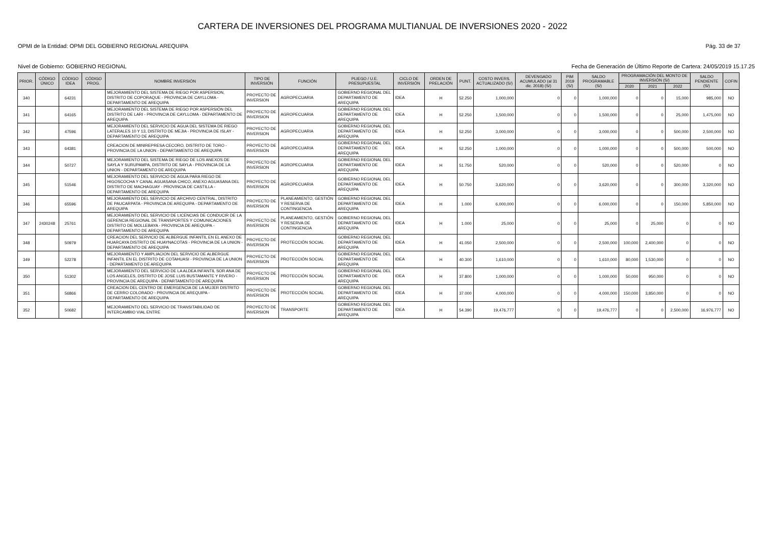CARTERA DE INVERSIONES DEL PROGRAMA MULTIANUAL DE INVERSIONES 2020 - 2022
OPMI de la Entidad: OPMI DEL GOBIERNO REGIONAL AREQUIPA Pág. 33 de 37
Nivel de Gobierno: GOBIERNO REGIONAL Fecha de Generación de Último Reporte de Cartera: 24/05/2019 15.17.25
| PRIOR. | CÓDIGO ÚNICO | CÓDIGO IDEA | CÓDIGO PROG. | NOMBRE INVERSIÓN | TIPO DE INVERSIÓN | FUNCIÓN | PLIEGO / U.E. PRESUPUESTAL | CICLO DE INVERSIÓN | ORDEN DE PRELACIÓN | PUNT. | COSTO INVERS. ACTUALIZADO (S/) | DEVENGADO ACUMULADO (al 31 dic. 2018) (S/) | PIM 2019 (S/) | SALDO PROGRAMABLE (S/) | PROGRAMACIÓN DEL MONTO DE INVERSIÓN (S/) | | | SALDO PENDIENTE (S/) | COFIN |
| --- | --- | --- | --- | --- | --- | --- | --- | --- | --- | --- | --- | --- | --- | --- | --- | --- | --- | --- | --- |
| | | | | | | | | | | | | | | | 2020 | 2021 | 2022 | | |
| 340 | | 64231 | | MEJORAMIENTO DEL SISTEMA DE RIEGO POR ASPERSION, DISTRITO DE COPORAQUE - PROVINCIA DE CAYLLOMA - DEPARTAMENTO DE AREQUIPA | PROYECTO DE INVERSION | AGROPECUARIA | GOBIERNO REGIONAL DEL DEPARTAMENTO DE AREQUIPA | IDEA | H | 52.250 | 1,000,000 | 0 | 0 | 1,000,000 | 0 | 0 | 15,000 | 985,000 | NO |
| 341 | | 64165 | | MEJORAMIENTO DEL SISTEMA DE RIEGO POR ASPERSIÓN DEL DISTRITO DE LARI - PROVINCIA DE CAYLLOMA - DEPARTAMENTO DE AREQUIPA | PROYECTO DE INVERSION | AGROPECUARIA | GOBIERNO REGIONAL DEL DEPARTAMENTO DE AREQUIPA | IDEA | H | 52.250 | 1,500,000 | 0 | 0 | 1,500,000 | 0 | 0 | 25,000 | 1,475,000 | NO |
| 342 | | 47596 | | MEJORAMIENTO DEL SERVICIO DE AGUA DEL SISTEMA DE RIEGO LATERALES 10 Y 13, DISTRITO DE MEJIA - PROVINCIA DE ISLAY - DEPARTAMENTO DE AREQUIPA | PROYECTO DE INVERSION | AGROPECUARIA | GOBIERNO REGIONAL DEL DEPARTAMENTO DE AREQUIPA | IDEA | H | 52.250 | 3,000,000 | 0 | 0 | 3,000,000 | 0 | 0 | 500,000 | 2,500,000 | NO |
| 343 | | 64381 | | CREACION DE MINIREPRESA CECORO, DISTRITO DE TORO - PROVINCIA DE LA UNION - DEPARTAMENTO DE AREQUIPA | PROYECTO DE INVERSION | AGROPECUARIA | GOBIERNO REGIONAL DEL DEPARTAMENTO DE AREQUIPA | IDEA | H | 52.250 | 1,000,000 | 0 | 0 | 1,000,000 | 0 | 0 | 500,000 | 500,000 | NO |
| 344 | | 50727 | | MEJORAMIENTO DEL SISTEMA DE RIEGO DE LOS ANEXOS DE SAYLA Y SURUPAMPA, DISTRITO DE SAYLA - PROVINCIA DE LA UNION - DEPARTAMENTO DE AREQUIPA | PROYECTO DE INVERSION | AGROPECUARIA | GOBIERNO REGIONAL DEL DEPARTAMENTO DE AREQUIPA | IDEA | H | 51.750 | 520,000 | 0 | 0 | 520,000 | 0 | 0 | 520,000 | 0 | NO |
| 345 | | 51546 | | MEJORAMIENTO DEL SERVICIO DE AGUA PARA RIEGO DE HIGOSCOCHA Y CANAL AGUASANA CHICO, ANEXO AGUASANA DEL DISTRITO DE MACHAGUAY - PROVINCIA DE CASTILLA - DEPARTAMENTO DE AREQUIPA | PROYECTO DE INVERSION | AGROPECUARIA | GOBIERNO REGIONAL DEL DEPARTAMENTO DE AREQUIPA | IDEA | H | 50.750 | 3,620,000 | 0 | 0 | 3,620,000 | 0 | 0 | 300,000 | 3,320,000 | NO |
| 346 | | 65596 | | MEJORAMIENTO DEL SERVICIO DE ARCHIVO CENTRAL, DISTRITO DE PAUCARPATA - PROVINCIA DE AREQUIPA - DEPARTAMENTO DE AREQUIPA | PROYECTO DE INVERSION | PLANEAMIENTO, GESTIÓN Y RESERVA DE CONTINGENCIA | GOBIERNO REGIONAL DEL DEPARTAMENTO DE AREQUIPA | IDEA | H | 1.000 | 6,000,000 | 0 | 0 | 6,000,000 | 0 | 0 | 150,000 | 5,850,000 | NO |
| 347 | 2430248 | 25761 | | MEJORAMIENTO DEL SERVICIO DE LICENCIAS DE CONDUCIR DE LA GERENCIA REGIONAL DE TRANSPORTES Y COMUNICACIONES DISTRITO DE MOLLEBAYA - PROVINCIA DE AREQUIPA - DEPARTAMENTO DE AREQUIPA | PROYECTO DE INVERSION | PLANEAMIENTO, GESTIÓN Y RESERVA DE CONTINGENCIA | GOBIERNO REGIONAL DEL DEPARTAMENTO DE AREQUIPA | IDEA | H | 1.000 | 25,000 | 0 | 0 | 25,000 | 0 | 25,000 | 0 | 0 | NO |
| 348 | | 50979 | | CREACION DEL SERVICIO DE ALBERGUE INFANTIL EN EL ANEXO DE HUARCAYA DISTRITO DE HUAYNACOTAS - PROVINCIA DE LA UNION - DEPARTAMENTO DE AREQUIPA | PROYECTO DE INVERSION | PROTECCIÓN SOCIAL | GOBIERNO REGIONAL DEL DEPARTAMENTO DE AREQUIPA | IDEA | H | 41.050 | 2,500,000 | 0 | 0 | 2,500,000 | 100,000 | 2,400,000 | 0 | 0 | NO |
| 349 | | 52278 | | MEJORAMIENTO Y AMPLIACION DEL SERVICIO DE ALBERGUE INFANTIL EN EL DISTRITO DE COTAHUASI - PROVINCIA DE LA UNION - DEPARTAMENTO DE AREQUIPA | PROYECTO DE INVERSION | PROTECCIÓN SOCIAL | GOBIERNO REGIONAL DEL DEPARTAMENTO DE AREQUIPA | IDEA | H | 40.300 | 1,610,000 | 0 | 0 | 1,610,000 | 80,000 | 1,530,000 | 0 | 0 | NO |
| 350 | | 51302 | | MEJORAMIENTO DEL SERVICIO DE LA ALDEA INFANTIL SOR ANA DE LOS ANGELES, DISTRITO DE JOSE LUIS BUSTAMANTE Y RIVERO - PROVINCIA DE AREQUIPA - DEPARTAMENTO DE AREQUIPA | PROYECTO DE INVERSION | PROTECCIÓN SOCIAL | GOBIERNO REGIONAL DEL DEPARTAMENTO DE AREQUIPA | IDEA | H | 37.800 | 1,000,000 | 0 | 0 | 1,000,000 | 50,000 | 950,000 | 0 | 0 | NO |
| 351 | | 56866 | | CREACION DEL CENTRO DE EMERGENCIA DE LA MUJER DISTRITO DE CERRO COLORADO - PROVINCIA DE AREQUIPA - DEPARTAMENTO DE AREQUIPA | PROYECTO DE INVERSION | PROTECCIÓN SOCIAL | GOBIERNO REGIONAL DEL DEPARTAMENTO DE AREQUIPA | IDEA | H | 37.000 | 4,000,000 | 0 | 0 | 4,000,000 | 150,000 | 3,850,000 | 0 | 0 | NO |
| 352 | | 50682 | | MEJORAMIENTO DEL SERVICIO DE TRANSITABILIDAD DE INTERCAMBIO VIAL ENTRE | PROYECTO DE INVERSION | TRANSPORTE | GOBIERNO REGIONAL DEL DEPARTAMENTO DE AREQUIPA | IDEA | H | 54.390 | 19,476,777 | 0 | 0 | 19,476,777 | 0 | 0 | 2,500,000 | 16,976,777 | NO |